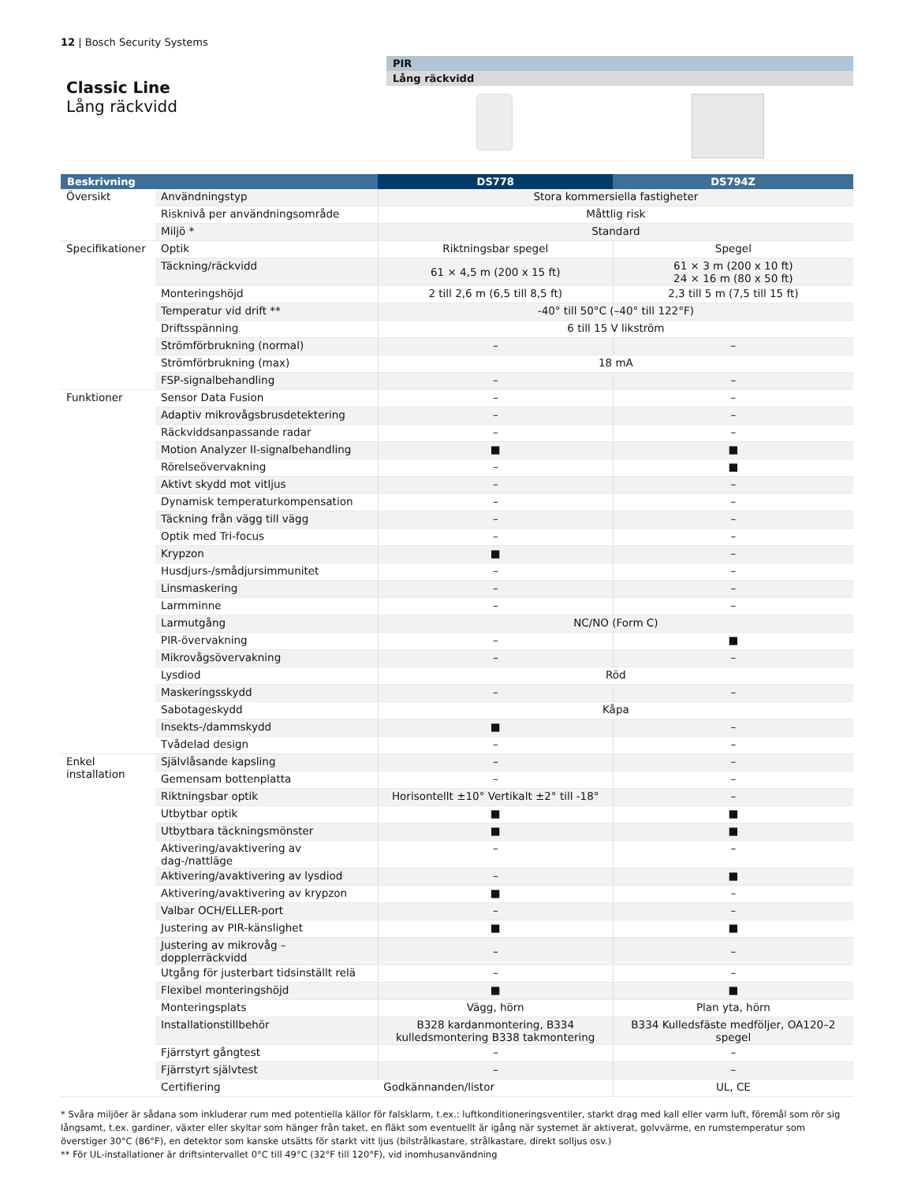12 | Bosch Security Systems
Classic Line
Lång räckvidd
PIR
Lång räckvidd
| Beskrivning | | DS778 | DS794Z |
| --- | --- | --- | --- |
| Översikt | Användningstyp | Stora kommersiella fastigheter | |
| | Risknivå per användningsområde | Måttlig risk | |
| | Miljö * | Standard | |
| Specifikationer | Optik | Riktningsbar spegel | Spegel |
| | Täckning/räckvidd | 61 × 4,5 m (200 x 15 ft) | 61 × 3 m (200 x 10 ft) 24 × 16 m (80 x 50 ft) |
| | Monteringshöjd | 2 till 2,6 m (6,5 till 8,5 ft) | 2,3 till 5 m (7,5 till 15 ft) |
| | Temperatur vid drift ** | -40° till 50°C (–40° till 122°F) | |
| | Driftsspänning | 6 till 15 V likström | |
| | Strömförbrukning (normal) | – | – |
| | Strömförbrukning (max) | 18 mA | |
| | FSP-signalbehandling | – | – |
| Funktioner | Sensor Data Fusion | – | – |
| | Adaptiv mikrovågsbrusdetektering | – | – |
| | Räckviddsanpassande radar | – | – |
| | Motion Analyzer II-signalbehandling | ■ | ■ |
| | Rörelseövervakning | – | ■ |
| | Aktivt skydd mot vitljus | – | – |
| | Dynamisk temperaturkompensation | – | – |
| | Täckning från vägg till vägg | – | – |
| | Optik med Tri-focus | – | – |
| | Krypzon | ■ | – |
| | Husdjurs-/smådjursimmunitet | – | – |
| | Linsmaskering | – | – |
| | Larmminne | – | – |
| | Larmutgång | NC/NO (Form C) | |
| | PIR-övervakning | – | ■ |
| | Mikrovågsövervakning | – | – |
| | Lysdiod | Röd | |
| | Maskeringsskydd | – | – |
| | Sabotageskydd | Kåpa | |
| | Insekts-/dammskydd | ■ | – |
| | Tvådelad design | – | – |
| Enkel installation | Självlåsande kapsling | – | – |
| | Gemensam bottenplatta | – | – |
| | Riktningsbar optik | Horisontellt ±10° Vertikalt ±2° till -18° | – |
| | Utbytbar optik | ■ | ■ |
| | Utbytbara täckningsmönster | ■ | ■ |
| | Aktivering/avaktivering av dag-/nattläge | – | – |
| | Aktivering/avaktivering av lysdiod | – | ■ |
| | Aktivering/avaktivering av krypzon | ■ | – |
| | Valbar OCH/ELLER-port | – | – |
| | Justering av PIR-känslighet | ■ | ■ |
| | Justering av mikrovåg – dopplerräckvidd | – | – |
| | Utgång för justerbart tidsinställt relä | – | – |
| | Flexibel monteringshöjd | ■ | ■ |
| | Monteringsplats | Vägg, hörn | Plan yta, hörn |
| | Installationstillbehör | B328 kardanmontering, B334 kulledsmontering B338 takmontering | B334 Kulledsfäste medföljer, OA120–2 spegel |
| | Fjärrstyrt gångtest | – | – |
| | Fjärrstyrt självtest | – | – |
| | Certifiering | Godkännanden/listor | UL, CE |
* Svåra miljöer är sådana som inkluderar rum med potentiella källor för falsklarm, t.ex.: luftkonditioneringsventiler, starkt drag med kall eller varm luft, föremål som rör sig långsamt, t.ex. gardiner, växter eller skyltar som hänger från taket, en fläkt som eventuellt är igång när systemet är aktiverat, golvvärme, en rumstemperatur som överstiger 30°C (86°F), en detektor som kanske utsätts för starkt vitt ljus (bilstrålkastare, strålkastare, direkt solljus osv.)
** För UL-installationer är driftsintervallet 0°C till 49°C (32°F till 120°F), vid inomhusanvändning